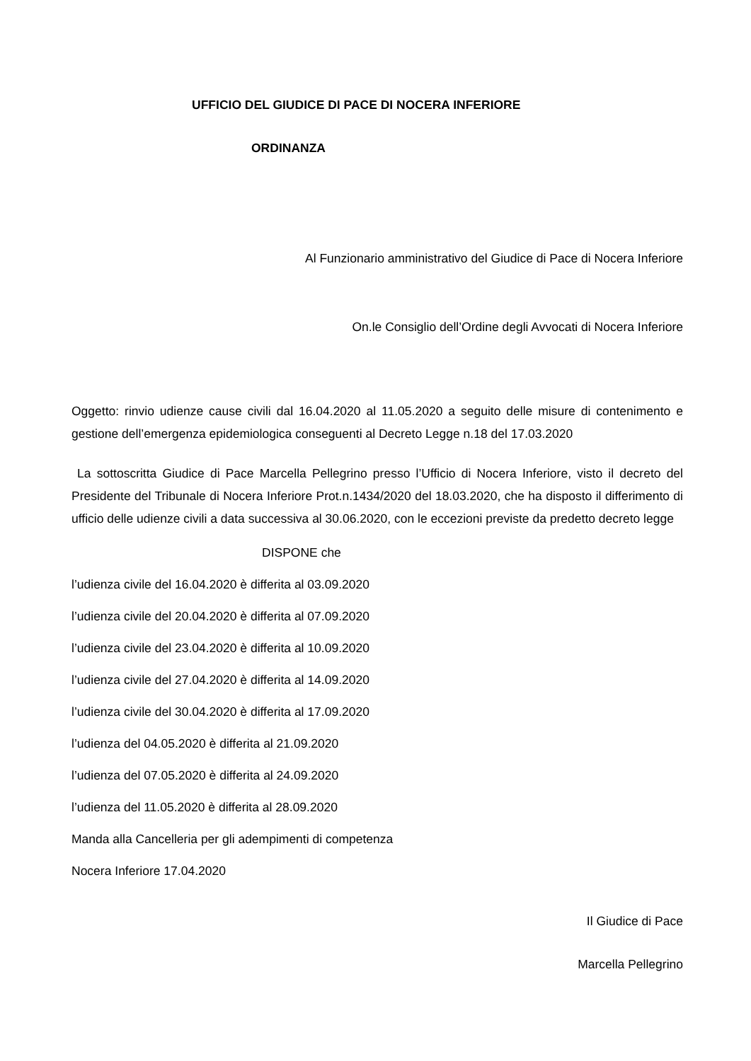UFFICIO DEL GIUDICE DI PACE DI NOCERA INFERIORE
ORDINANZA
Al Funzionario amministrativo del Giudice di Pace di Nocera Inferiore
On.le Consiglio dell’Ordine degli Avvocati di Nocera Inferiore
Oggetto: rinvio udienze cause civili dal 16.04.2020 al 11.05.2020 a seguito delle misure di contenimento e gestione dell’emergenza epidemiologica conseguenti al Decreto Legge n.18 del 17.03.2020
La sottoscritta Giudice di Pace Marcella Pellegrino presso l’Ufficio di Nocera Inferiore, visto il decreto del Presidente del Tribunale di Nocera Inferiore Prot.n.1434/2020 del 18.03.2020, che ha disposto il differimento di ufficio delle udienze civili a data successiva al 30.06.2020, con le eccezioni previste da predetto decreto legge
DISPONE che
l’udienza civile del 16.04.2020 è differita al 03.09.2020
l’udienza civile del 20.04.2020 è differita al 07.09.2020
l’udienza civile del 23.04.2020 è differita al 10.09.2020
l’udienza civile del 27.04.2020 è differita al 14.09.2020
l’udienza civile del 30.04.2020 è differita al 17.09.2020
l’udienza del 04.05.2020 è differita al 21.09.2020
l’udienza del 07.05.2020 è differita al 24.09.2020
l’udienza del 11.05.2020 è differita al 28.09.2020
Manda alla Cancelleria per gli adempimenti di competenza
Nocera Inferiore 17.04.2020
Il Giudice di Pace
Marcella Pellegrino